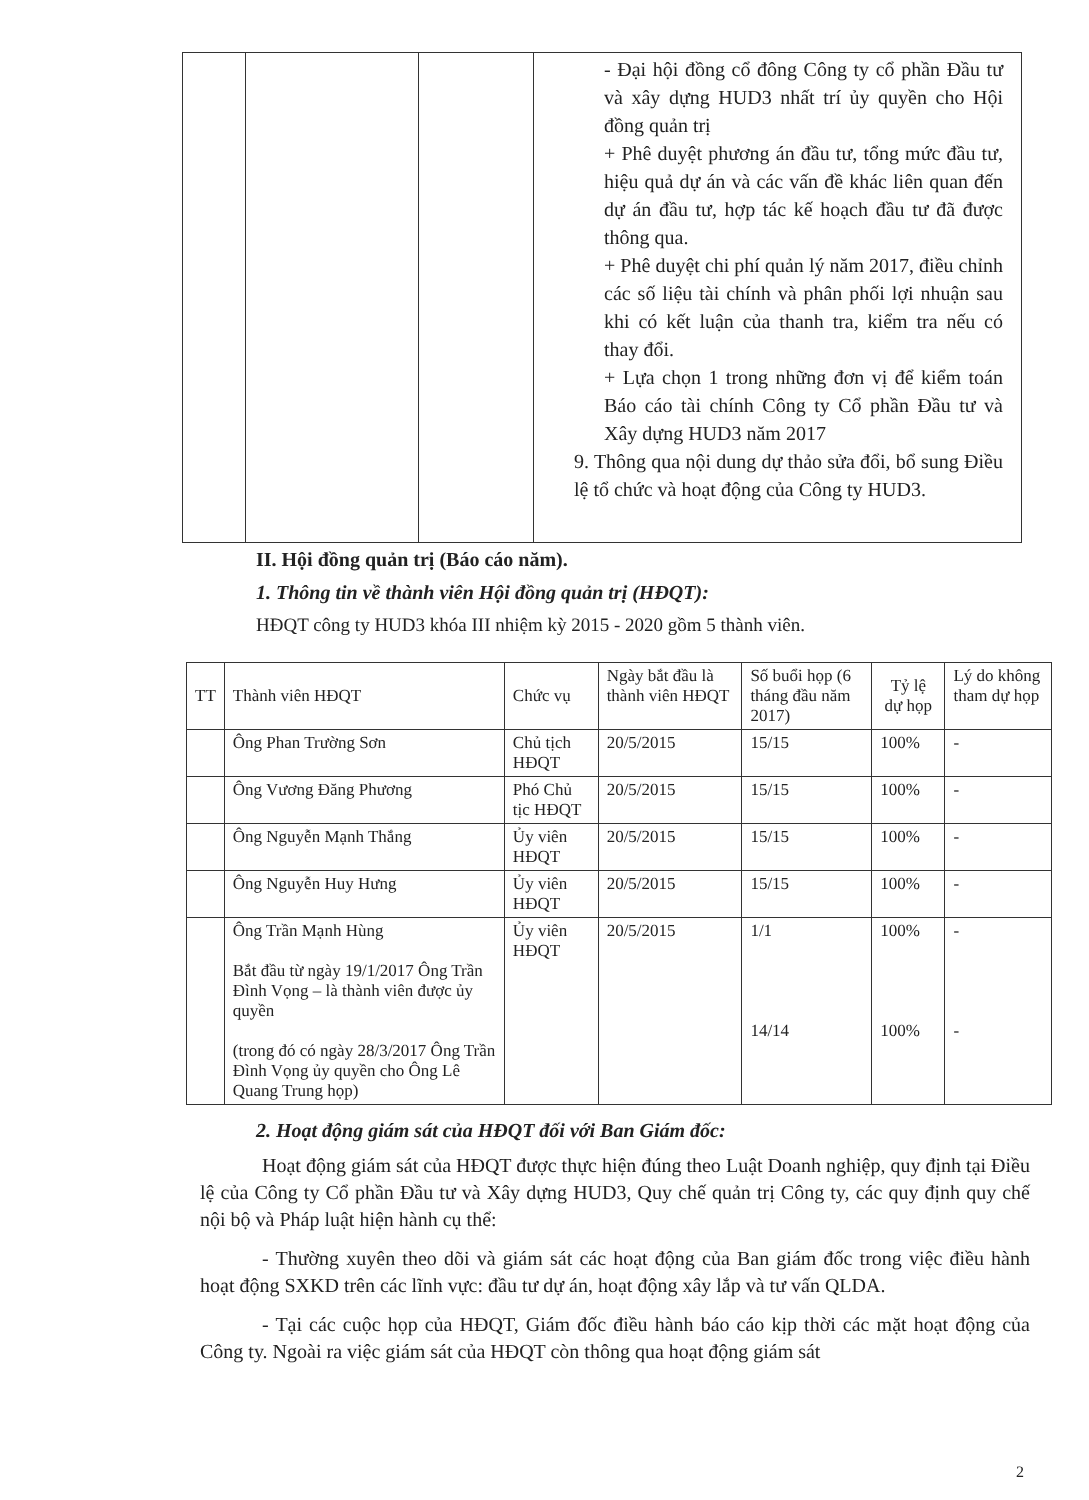| | | | - Đại hội đồng cổ đông Công ty cổ phần Đầu tư và xây dựng HUD3 nhất trí ủy quyền cho Hội đồng quản trị + Phê duyệt phương án đầu tư, tổng mức đầu tư, hiệu quả dự án và các vấn đề khác liên quan đến dự án đầu tư, hợp tác kế hoạch đầu tư đã được thông qua. + Phê duyệt chi phí quản lý năm 2017, điều chỉnh các số liệu tài chính và phân phối lợi nhuận sau khi có kết luận của thanh tra, kiểm tra nếu có thay đổi. + Lựa chọn 1 trong những đơn vị để kiểm toán Báo cáo tài chính Công ty Cổ phần Đầu tư và Xây dựng HUD3 năm 2017 9. Thông qua nội dung dự thảo sửa đổi, bổ sung Điều lệ tổ chức và hoạt động của Công ty HUD3. |
II. Hội đồng quản trị (Báo cáo năm).
1. Thông tin về thành viên Hội đồng quản trị (HĐQT):
HĐQT công ty HUD3 khóa III nhiệm kỳ 2015 - 2020 gồm 5 thành viên.
| TT | Thành viên HĐQT | Chức vụ | Ngày bắt đầu là thành viên HĐQT | Số buổi họp (6 tháng đầu năm 2017) | Tỷ lệ dự họp | Lý do không tham dự họp |
| --- | --- | --- | --- | --- | --- | --- |
| | Ông Phan Trường Sơn | Chủ tịch HĐQT | 20/5/2015 | 15/15 | 100% | - |
| | Ông Vương Đăng Phương | Phó Chủ tịc HĐQT | 20/5/2015 | 15/15 | 100% | - |
| | Ông Nguyễn Mạnh Thắng | Ủy viên HĐQT | 20/5/2015 | 15/15 | 100% | - |
| | Ông Nguyễn Huy Hưng | Ủy viên HĐQT | 20/5/2015 | 15/15 | 100% | - |
| | Ông Trần Mạnh Hùng Bắt đầu từ ngày 19/1/2017 Ông Trần Đình Vọng – là thành viên được ủy quyền (trong đó có ngày 28/3/2017 Ông Trần Đình Vọng ủy quyền cho Ông Lê Quang Trung họp) | Ủy viên HĐQT | 20/5/2015 | 1/1 14/14 | 100% 100% | - - |
2. Hoạt động giám sát của HĐQT đối với Ban Giám đốc:
Hoạt động giám sát của HĐQT được thực hiện đúng theo Luật Doanh nghiệp, quy định tại Điều lệ của Công ty Cổ phần Đầu tư và Xây dựng HUD3, Quy chế quản trị Công ty, các quy định quy chế nội bộ và Pháp luật hiện hành cụ thể:
- Thường xuyên theo dõi và giám sát các hoạt động của Ban giám đốc trong việc điều hành hoạt động SXKD trên các lĩnh vực: đầu tư dự án, hoạt động xây lắp và tư vấn QLDA.
- Tại các cuộc họp của HĐQT, Giám đốc điều hành báo cáo kịp thời các mặt hoạt động của Công ty. Ngoài ra việc giám sát của HĐQT còn thông qua hoạt động giám sát
2